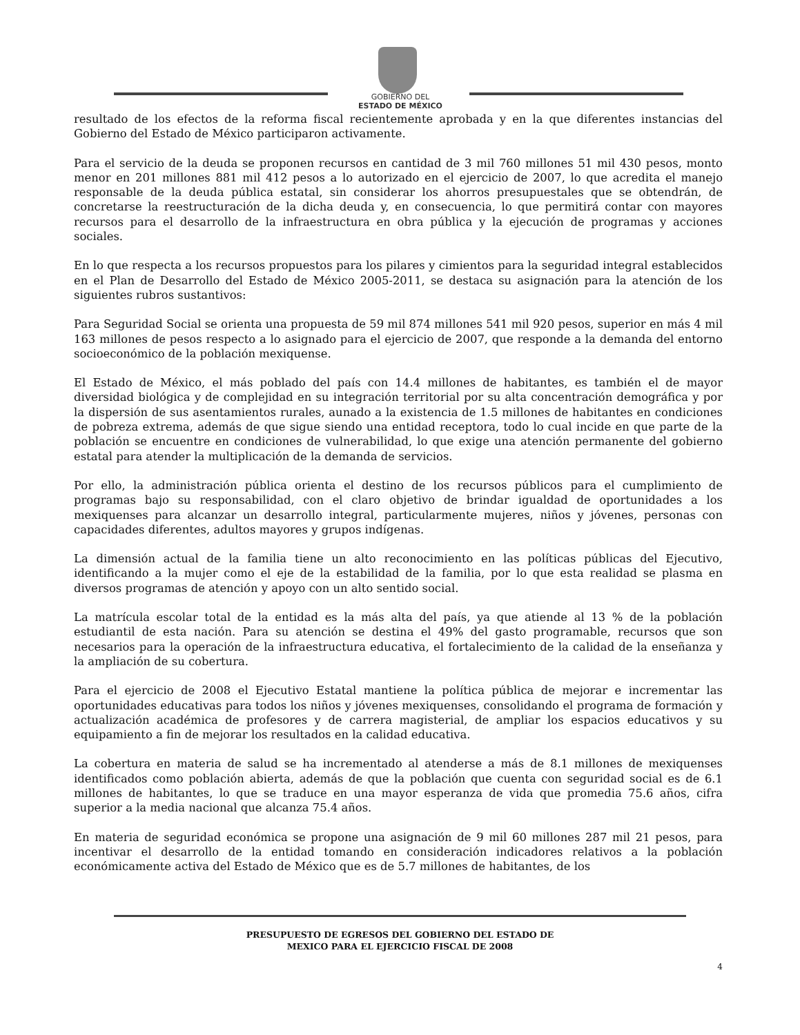GOBIERNO DEL
ESTADO DE MÉXICO
resultado de los efectos de la reforma fiscal recientemente aprobada y en la que diferentes instancias del Gobierno del Estado de México participaron activamente.
Para el servicio de la deuda se proponen recursos en cantidad de 3 mil 760 millones 51 mil 430 pesos, monto menor en 201 millones 881 mil 412 pesos a lo autorizado en el ejercicio de 2007, lo que acredita el manejo responsable de la deuda pública estatal, sin considerar los ahorros presupuestales que se obtendrán, de concretarse la reestructuración de la dicha deuda y, en consecuencia, lo que permitirá contar con mayores recursos para el desarrollo de la infraestructura en obra pública y la ejecución de programas y acciones sociales.
En lo que respecta a los recursos propuestos para los pilares y cimientos para la seguridad integral establecidos en el Plan de Desarrollo del Estado de México 2005-2011, se destaca su asignación para la atención de los siguientes rubros sustantivos:
Para Seguridad Social se orienta una propuesta de 59 mil 874 millones 541 mil 920 pesos, superior en más 4 mil 163 millones de pesos respecto a lo asignado para el ejercicio de 2007, que responde a la demanda del entorno socioeconómico de la población mexiquense.
El Estado de México, el más poblado del país con 14.4 millones de habitantes, es también el de mayor diversidad biológica y de complejidad en su integración territorial por su alta concentración demográfica y por la dispersión de sus asentamientos rurales, aunado a la existencia de 1.5 millones de habitantes en condiciones de pobreza extrema, además de que sigue siendo una entidad receptora, todo lo cual incide en que parte de la población se encuentre en condiciones de vulnerabilidad, lo que exige una atención permanente del gobierno estatal para atender la multiplicación de la demanda de servicios.
Por ello, la administración pública orienta el destino de los recursos públicos para el cumplimiento de programas bajo su responsabilidad, con el claro objetivo de brindar igualdad de oportunidades a los mexiquenses para alcanzar un desarrollo integral, particularmente mujeres, niños y jóvenes, personas con capacidades diferentes, adultos mayores y grupos indígenas.
La dimensión actual de la familia tiene un alto reconocimiento en las políticas públicas del Ejecutivo, identificando a la mujer como el eje de la estabilidad de la familia, por lo que esta realidad se plasma en diversos programas de atención y apoyo con un alto sentido social.
La matrícula escolar total de la entidad es la más alta del país, ya que atiende al 13 % de la población estudiantil de esta nación. Para su atención se destina el 49% del gasto programable, recursos que son necesarios para la operación de la infraestructura educativa, el fortalecimiento de la calidad de la enseñanza y la ampliación de su cobertura.
Para el ejercicio de 2008 el Ejecutivo Estatal mantiene la política pública de mejorar e incrementar las oportunidades educativas para todos los niños y jóvenes mexiquenses, consolidando el programa de formación y actualización académica de profesores y de carrera magisterial, de ampliar los espacios educativos y su equipamiento a fin de mejorar los resultados en la calidad educativa.
La cobertura en materia de salud se ha incrementado al atenderse a más de 8.1 millones de mexiquenses identificados como población abierta, además de que la población que cuenta con seguridad social es de 6.1 millones de habitantes, lo que se traduce en una mayor esperanza de vida que promedia 75.6 años, cifra superior a la media nacional que alcanza 75.4 años.
En materia de seguridad económica se propone una asignación de 9 mil 60 millones 287 mil 21 pesos, para incentivar el desarrollo de la entidad tomando en consideración indicadores relativos a la población económicamente activa del Estado de México que es de 5.7 millones de habitantes, de los
PRESUPUESTO DE EGRESOS DEL GOBIERNO DEL ESTADO DE
MEXICO PARA EL EJERCICIO FISCAL DE 2008
4